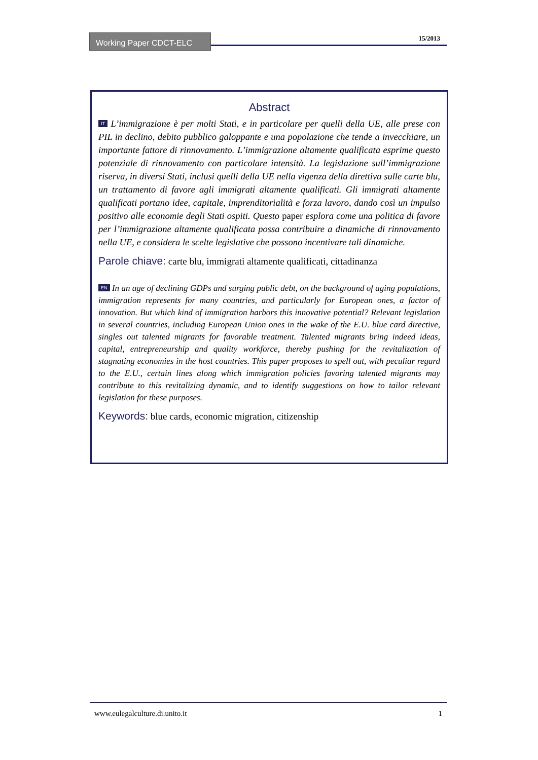Working Paper CDCT-ELC 15/2013
Abstract
IT L’immigrazione è per molti Stati, e in particolare per quelli della UE, alle prese con PIL in declino, debito pubblico galoppante e una popolazione che tende a invecchiare, un importante fattore di rinnovamento. L’immigrazione altamente qualificata esprime questo potenziale di rinnovamento con particolare intensità. La legislazione sull’immigrazione riserva, in diversi Stati, inclusi quelli della UE nella vigenza della direttiva sulle carte blu, un trattamento di favore agli immigrati altamente qualificati. Gli immigrati altamente qualificati portano idee, capitale, imprenditorialità e forza lavoro, dando così un impulso positivo alle economie degli Stati ospiti. Questo paper esplora come una politica di favore per l’immigrazione altamente qualificata possa contribuire a dinamiche di rinnovamento nella UE, e considera le scelte legislative che possono incentivare tali dinamiche.
Parole chiave: carte blu, immigrati altamente qualificati, cittadinanza
EN In an age of declining GDPs and surging public debt, on the background of aging populations, immigration represents for many countries, and particularly for European ones, a factor of innovation. But which kind of immigration harbors this innovative potential? Relevant legislation in several countries, including European Union ones in the wake of the E.U. blue card directive, singles out talented migrants for favorable treatment. Talented migrants bring indeed ideas, capital, entrepreneurship and quality workforce, thereby pushing for the revitalization of stagnating economies in the host countries. This paper proposes to spell out, with peculiar regard to the E.U., certain lines along which immigration policies favoring talented migrants may contribute to this revitalizing dynamic, and to identify suggestions on how to tailor relevant legislation for these purposes.
Keywords: blue cards, economic migration, citizenship
1 www.eulegalculture.di.unito.it